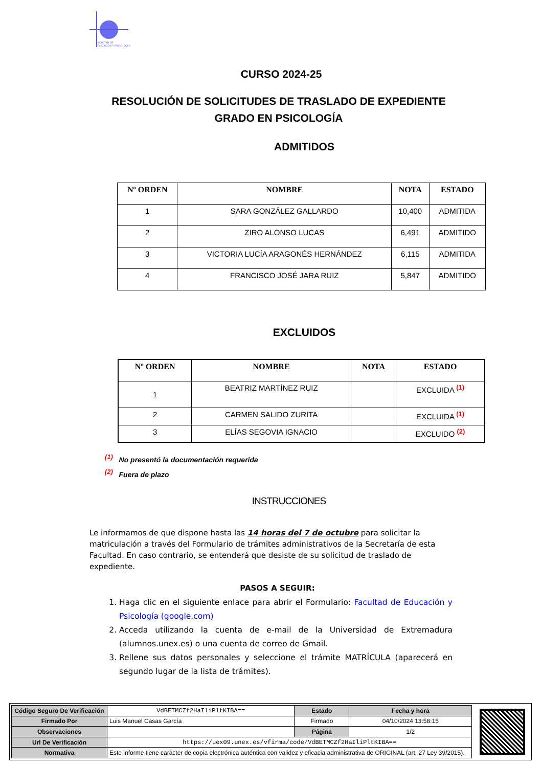FACULTAD DE
EDUCACIÓN Y PSICOLOGÍA
CURSO 2024-25
RESOLUCIÓN DE SOLICITUDES DE TRASLADO DE EXPEDIENTE
GRADO EN PSICOLOGÍA
ADMITIDOS
| Nº ORDEN | NOMBRE | NOTA | ESTADO |
| --- | --- | --- | --- |
| 1 | SARA GONZÁLEZ GALLARDO | 10,400 | ADMITIDA |
| 2 | ZIRO ALONSO LUCAS | 6,491 | ADMITIDO |
| 3 | VICTORIA LUCÍA ARAGONÉS HERNÁNDEZ | 6,115 | ADMITIDA |
| 4 | FRANCISCO JOSÉ JARA RUIZ | 5,847 | ADMITIDO |
EXCLUIDOS
| Nº ORDEN | NOMBRE | NOTA | ESTADO |
| --- | --- | --- | --- |
| 1 | BEATRIZ MARTÍNEZ RUIZ | | EXCLUIDA (1) |
| 2 | CARMEN SALIDO ZURITA | | EXCLUIDA (1) |
| 3 | ELÍAS SEGOVIA IGNACIO | | EXCLUIDO (2) |
(1) No presentó la documentación requerida
(2) Fuera de plazo
INSTRUCCIONES
Le informamos de que dispone hasta las 14 horas del 7 de octubre para solicitar la matriculación a través del Formulario de trámites administrativos de la Secretaría de esta Facultad. En caso contrario, se entenderá que desiste de su solicitud de traslado de expediente.
PASOS A SEGUIR:
1. Haga clic en el siguiente enlace para abrir el Formulario: Facultad de Educación y Psicología (google.com)
2. Acceda utilizando la cuenta de e-mail de la Universidad de Extremadura (alumnos.unex.es) o una cuenta de correo de Gmail.
3. Rellene sus datos personales y seleccione el trámite MATRÍCULA (aparecerá en segundo lugar de la lista de trámites).
| Código Seguro De Verificación | VdBETMCZf2HaIliPltKIBA== | Estado | Fecha y hora |
| Firmado Por | Luis Manuel Casas García | Firmado | 04/10/2024 13:58:15 |
| Observaciones | | Página | 1/2 |
| Url De Verificación | https://uex09.unex.es/vfirma/code/VdBETMCZf2HaIliPltKIBA== | | |
| Normativa | Este informe tiene carácter de copia electrónica auténtica con validez y eficacia administrativa de ORIGINAL (art. 27 Ley 39/2015). | | |